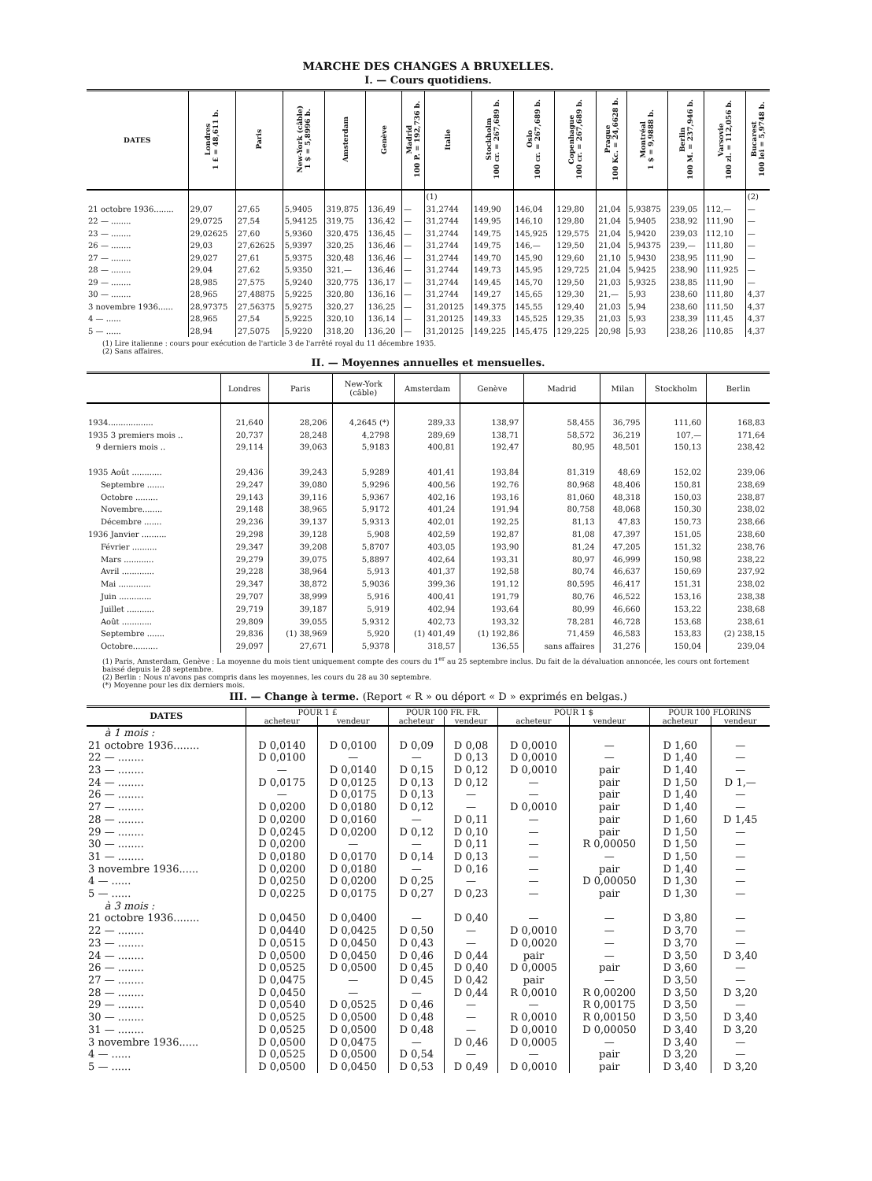MARCHE DES CHANGES A BRUXELLES.
I. — Cours quotidiens.
| DATES | Londres 1 £ = 48,611 b. | Paris | New-York (câble) 1 $ = 5,8996 b. | Amsterdam | Genève | Madrid 100 P. = 192,736 b. | Italie | Stockholm 100 cr. = 267,689 b. | Oslo 100 cr. = 267,689 b. | Copenhague 100 cr. = 267,689 b. | Prague 100 Kc. = 24,6628 b. | Montréal 1 $ = 9,9888 b. | Berlin 100 M. = 237,946 b. | Varsovie 100 zl. = 112,056 b. | Bucarest 100 lei = 5,9748 b. |
| --- | --- | --- | --- | --- | --- | --- | --- | --- | --- | --- | --- | --- | --- | --- | --- |
| | | | | | | | (1) | | | | | | | | (2) |
| 21 octobre 1936........ | 29,07 | 27,65 | 5,9405 | 319,875 | 136,49 | — | 31,2744 | 149,90 | 146,04 | 129,80 | 21,04 | 5,93875 | 239,05 | 112,— | — |
| 22 — ........ | 29,0725 | 27,54 | 5,94125 | 319,75 | 136,42 | — | 31,2744 | 149,95 | 146,10 | 129,80 | 21,04 | 5,9405 | 238,92 | 111,90 | — |
| 23 — ........ | 29,02625 | 27,60 | 5,9360 | 320,475 | 136,45 | — | 31,2744 | 149,75 | 145,925 | 129,575 | 21,04 | 5,9420 | 239,03 | 112,10 | — |
| 26 — ........ | 29,03 | 27,62625 | 5,9397 | 320,25 | 136,46 | — | 31,2744 | 149,75 | 146,— | 129,50 | 21,04 | 5,94375 | 239,— | 111,80 | — |
| 27 — ........ | 29,027 | 27,61 | 5,9375 | 320,48 | 136,46 | — | 31,2744 | 149,70 | 145,90 | 129,60 | 21,10 | 5,9430 | 238,95 | 111,90 | — |
| 28 — ........ | 29,04 | 27,62 | 5,9350 | 321,— | 136,46 | — | 31,2744 | 149,73 | 145,95 | 129,725 | 21,04 | 5,9425 | 238,90 | 111,925 | — |
| 29 — ........ | 28,985 | 27,575 | 5,9240 | 320,775 | 136,17 | — | 31,2744 | 149,45 | 145,70 | 129,50 | 21,03 | 5,9325 | 238,85 | 111,90 | — |
| 30 — ........ | 28,965 | 27,48875 | 5,9225 | 320,80 | 136,16 | — | 31,2744 | 149,27 | 145,65 | 129,30 | 21,— | 5,93 | 238,60 | 111,80 | 4,37 |
| 3 novembre 1936...... | 28,97375 | 27,56375 | 5,9275 | 320,27 | 136,25 | — | 31,20125 | 149,375 | 145,55 | 129,40 | 21,03 | 5,94 | 238,60 | 111,50 | 4,37 |
| 4 — ...... | 28,965 | 27,54 | 5,9225 | 320,10 | 136,14 | — | 31,20125 | 149,33 | 145,525 | 129,35 | 21,03 | 5,93 | 238,39 | 111,45 | 4,37 |
| 5 — ...... | 28,94 | 27,5075 | 5,9220 | 318,20 | 136,20 | — | 31,20125 | 149,225 | 145,475 | 129,225 | 20,98 | 5,93 | 238,26 | 110,85 | 4,37 |
(1) Lire italienne : cours pour exécution de l'article 3 de l'arrêté royal du 11 décembre 1935.
(2) Sans affaires.
II. — Moyennes annuelles et mensuelles.
| | Londres | Paris | New-York (câble) | Amsterdam | Genève | Madrid | Milan | Stockholm | Berlin |
| --- | --- | --- | --- | --- | --- | --- | --- | --- | --- |
| 1934.................. | 21,640 | 28,206 | 4,2645 (*) | 289,33 | 138,97 | 58,455 | 36,795 | 111,60 | 168,83 |
| 1935 3 premiers mois .. | 20,737 | 28,248 | 4,2798 | 289,69 | 138,71 | 58,572 | 36,219 | 107,— | 171,64 |
| 9 derniers mois .. | 29,114 | 39,063 | 5,9183 | 400,81 | 192,47 | 80,95 | 48,501 | 150,13 | 238,42 |
| 1935 Août ............ | 29,436 | 39,243 | 5,9289 | 401,41 | 193,84 | 81,319 | 48,69 | 152,02 | 239,06 |
| Septembre ....... | 29,247 | 39,080 | 5,9296 | 400,56 | 192,76 | 80,968 | 48,406 | 150,81 | 238,69 |
| Octobre ......... | 29,143 | 39,116 | 5,9367 | 402,16 | 193,16 | 81,060 | 48,318 | 150,03 | 238,87 |
| Novembre........ | 29,148 | 38,965 | 5,9172 | 401,24 | 191,94 | 80,758 | 48,068 | 150,30 | 238,02 |
| Décembre ....... | 29,236 | 39,137 | 5,9313 | 402,01 | 192,25 | 81,13 | 47,83 | 150,73 | 238,66 |
| 1936 Janvier .......... | 29,298 | 39,128 | 5,908 | 402,59 | 192,87 | 81,08 | 47,397 | 151,05 | 238,60 |
| Février .......... | 29,347 | 39,208 | 5,8707 | 403,05 | 193,90 | 81,24 | 47,205 | 151,32 | 238,76 |
| Mars ............ | 29,279 | 39,075 | 5,8897 | 402,64 | 193,31 | 80,97 | 46,999 | 150,98 | 238,22 |
| Avril ............. | 29,228 | 38,964 | 5,913 | 401,37 | 192,58 | 80,74 | 46,637 | 150,69 | 237,92 |
| Mai ............. | 29,347 | 38,872 | 5,9036 | 399,36 | 191,12 | 80,595 | 46,417 | 151,31 | 238,02 |
| Juin ............. | 29,707 | 38,999 | 5,916 | 400,41 | 191,79 | 80,76 | 46,522 | 153,16 | 238,38 |
| Juillet ........... | 29,719 | 39,187 | 5,919 | 402,94 | 193,64 | 80,99 | 46,660 | 153,22 | 238,68 |
| Août ............ | 29,809 | 39,055 | 5,9312 | 402,73 | 193,32 | 78,281 | 46,728 | 153,68 | 238,61 |
| Septembre ....... | 29,836 | (1) 38,969 | 5,920 | (1) 401,49 | (1) 192,86 | 71,459 | 46,583 | 153,83 | (2) 238,15 |
| Octobre.......... | 29,097 | 27,671 | 5,9378 | 318,57 | 136,55 | sans affaires | 31,276 | 150,04 | 239,04 |
(1) Paris, Amsterdam, Genève : La moyenne du mois tient uniquement compte des cours du 1<sup>er</sup> au 25 septembre inclus. Du fait de la dévaluation annoncée, les cours ont fortement baissé depuis le 28 septembre.
(2) Berlin : Nous n'avons pas compris dans les moyennes, les cours du 28 au 30 septembre.
(*) Moyenne pour les dix derniers mois.
III. — Change à terme. (Report « R » ou déport « D » exprimés en belgas.)
| DATES | POUR 1 £ | | POUR 100 FR. FR. | | POUR 1 $ | | POUR 100 FLORINS | |
| --- | --- | --- | --- | --- | --- | --- | --- | --- |
| | acheteur | vendeur | acheteur | vendeur | acheteur | vendeur | acheteur | vendeur |
| à 1 mois : | | | | | | | | |
| 21 octobre 1936........ | D 0,0140 | D 0,0100 | D 0,09 | D 0,08 | D 0,0010 | — | D 1,60 | — |
| 22 — ........ | D 0,0100 | — | — | D 0,13 | D 0,0010 | — | D 1,40 | — |
| 23 — ........ | — | D 0,0140 | D 0,15 | D 0,12 | D 0,0010 | pair | D 1,40 | — |
| 24 — ........ | D 0,0175 | D 0,0125 | D 0,13 | D 0,12 | — | pair | D 1,50 | D 1,— |
| 26 — ........ | — | D 0,0175 | D 0,13 | — | — | pair | D 1,40 | — |
| 27 — ........ | D 0,0200 | D 0,0180 | D 0,12 | — | D 0,0010 | pair | D 1,40 | — |
| 28 — ........ | D 0,0200 | D 0,0160 | — | D 0,11 | — | pair | D 1,60 | D 1,45 |
| 29 — ........ | D 0,0245 | D 0,0200 | D 0,12 | D 0,10 | — | pair | D 1,50 | — |
| 30 — ........ | D 0,0200 | — | — | D 0,11 | — | R 0,00050 | D 1,50 | — |
| 31 — ........ | D 0,0180 | D 0,0170 | D 0,14 | D 0,13 | — | — | D 1,50 | — |
| 3 novembre 1936...... | D 0,0200 | D 0,0180 | — | D 0,16 | — | pair | D 1,40 | — |
| 4 — ...... | D 0,0250 | D 0,0200 | D 0,25 | — | — | D 0,00050 | D 1,30 | — |
| 5 — ...... | D 0,0225 | D 0,0175 | D 0,27 | D 0,23 | — | pair | D 1,30 | — |
| à 3 mois : | | | | | | | | |
| 21 octobre 1936........ | D 0,0450 | D 0,0400 | — | D 0,40 | — | — | D 3,80 | — |
| 22 — ........ | D 0,0440 | D 0,0425 | D 0,50 | — | D 0,0010 | — | D 3,70 | — |
| 23 — ........ | D 0,0515 | D 0,0450 | D 0,43 | — | D 0,0020 | — | D 3,70 | — |
| 24 — ........ | D 0,0500 | D 0,0450 | D 0,46 | D 0,44 | pair | — | D 3,50 | D 3,40 |
| 26 — ........ | D 0,0525 | D 0,0500 | D 0,45 | D 0,40 | D 0,0005 | pair | D 3,60 | — |
| 27 — ........ | D 0,0475 | — | D 0,45 | D 0,42 | pair | — | D 3,50 | — |
| 28 — ........ | D 0,0450 | — | — | D 0,44 | R 0,0010 | R 0,00200 | D 3,50 | D 3,20 |
| 29 — ........ | D 0,0540 | D 0,0525 | D 0,46 | — | — | R 0,00175 | D 3,50 | — |
| 30 — ........ | D 0,0525 | D 0,0500 | D 0,48 | — | R 0,0010 | R 0,00150 | D 3,50 | D 3,40 |
| 31 — ........ | D 0,0525 | D 0,0500 | D 0,48 | — | D 0,0010 | D 0,00050 | D 3,40 | D 3,20 |
| 3 novembre 1936...... | D 0,0500 | D 0,0475 | — | D 0,46 | D 0,0005 | — | D 3,40 | — |
| 4 — ...... | D 0,0525 | D 0,0500 | D 0,54 | — | — | pair | D 3,20 | — |
| 5 — ...... | D 0,0500 | D 0,0450 | D 0,53 | D 0,49 | D 0,0010 | pair | D 3,40 | D 3,20 |